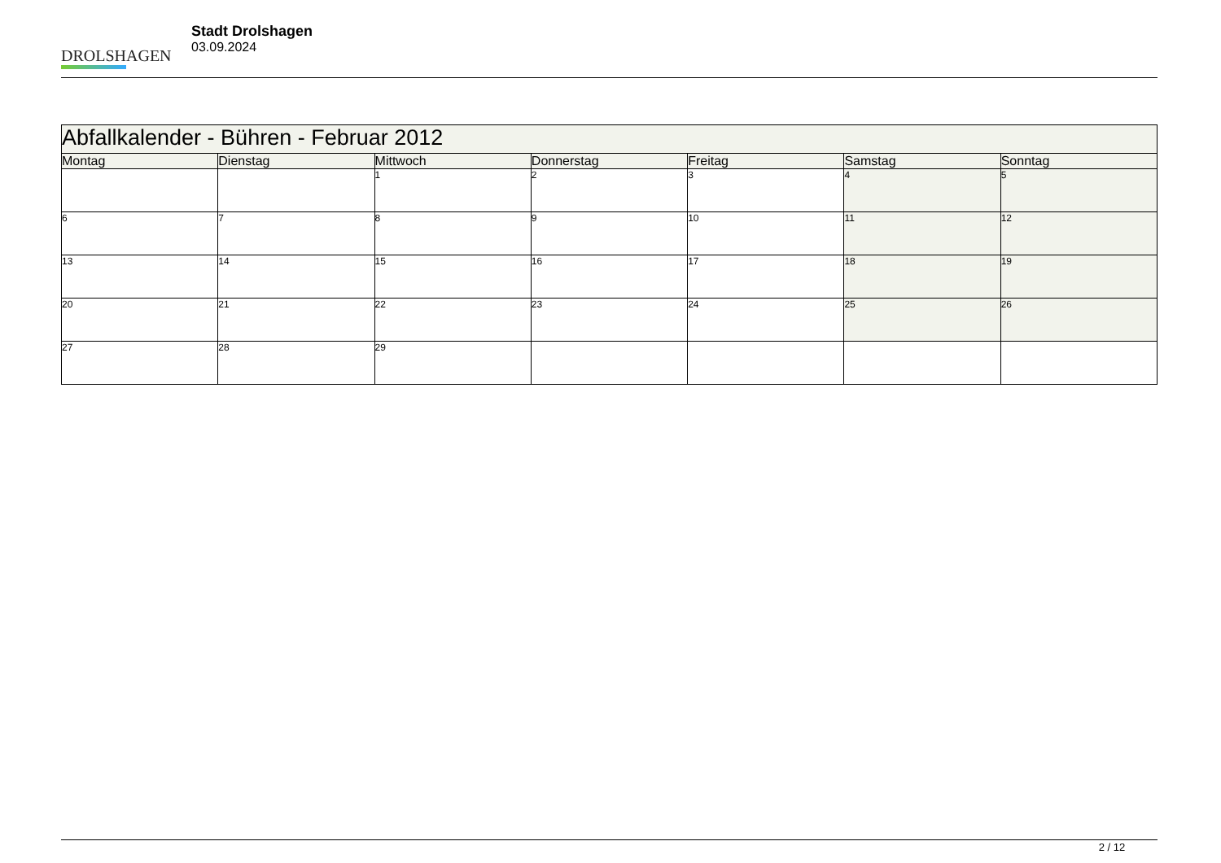DROLSHAGEN
Stadt Drolshagen
03.09.2024
| Abfallkalender - Bühren - Februar 2012 | | | | | | |
| --- | --- | --- | --- | --- | --- | --- |
| Montag | Dienstag | Mittwoch | Donnerstag | Freitag | Samstag | Sonntag |
| | | 1 | 2 | 3 | 4 | 5 |
| 6 | 7 | 8 | 9 | 10 | 11 | 12 |
| 13 | 14 | 15 | 16 | 17 | 18 | 19 |
| 20 | 21 | 22 | 23 | 24 | 25 | 26 |
| 27 | 28 | 29 | | | | |
2 / 12